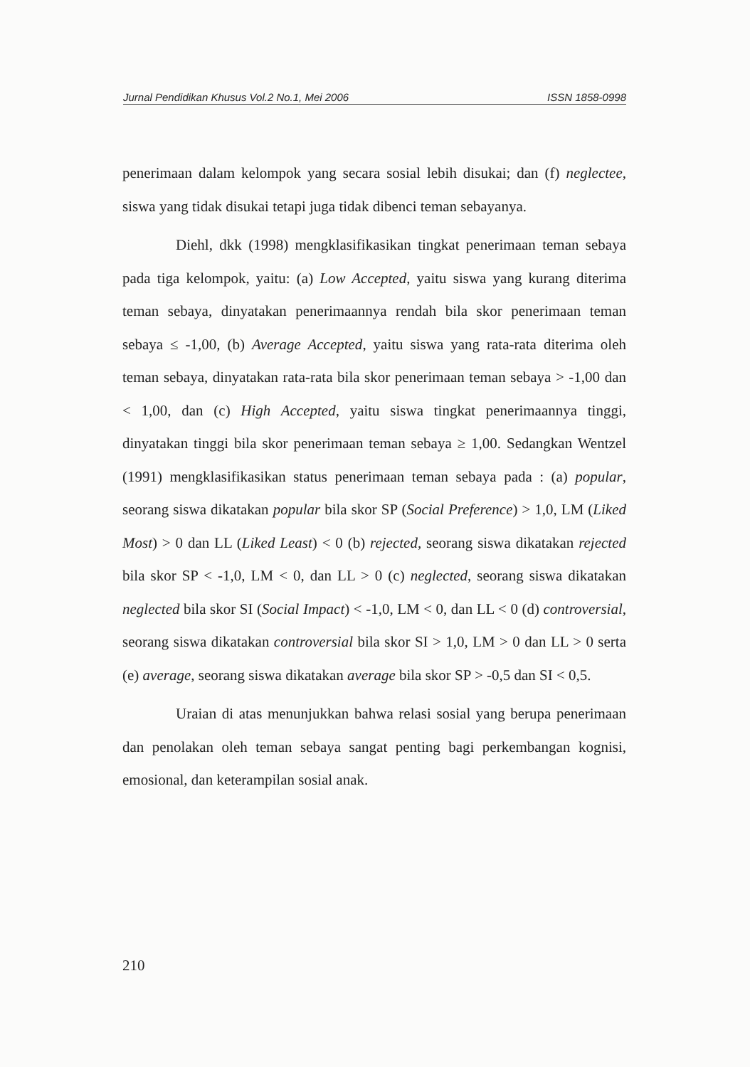Jurnal Pendidikan Khusus Vol.2 No.1, Mei 2006 ISSN 1858-0998
penerimaan dalam kelompok yang secara sosial lebih disukai; dan (f) neglectee, siswa yang tidak disukai tetapi juga tidak dibenci teman sebayanya.
Diehl, dkk (1998) mengklasifikasikan tingkat penerimaan teman sebaya pada tiga kelompok, yaitu: (a) Low Accepted, yaitu siswa yang kurang diterima teman sebaya, dinyatakan penerimaannya rendah bila skor penerimaan teman sebaya ≤ -1,00, (b) Average Accepted, yaitu siswa yang rata-rata diterima oleh teman sebaya, dinyatakan rata-rata bila skor penerimaan teman sebaya > -1,00 dan < 1,00, dan (c) High Accepted, yaitu siswa tingkat penerimaannya tinggi, dinyatakan tinggi bila skor penerimaan teman sebaya ≥ 1,00. Sedangkan Wentzel (1991) mengklasifikasikan status penerimaan teman sebaya pada : (a) popular, seorang siswa dikatakan popular bila skor SP (Social Preference) > 1,0, LM (Liked Most) > 0 dan LL (Liked Least) < 0 (b) rejected, seorang siswa dikatakan rejected bila skor SP < -1,0, LM < 0, dan LL > 0 (c) neglected, seorang siswa dikatakan neglected bila skor SI (Social Impact) < -1,0, LM < 0, dan LL < 0 (d) controversial, seorang siswa dikatakan controversial bila skor SI > 1,0, LM > 0 dan LL > 0 serta (e) average, seorang siswa dikatakan average bila skor SP > -0,5 dan SI < 0,5.
Uraian di atas menunjukkan bahwa relasi sosial yang berupa penerimaan dan penolakan oleh teman sebaya sangat penting bagi perkembangan kognisi, emosional, dan keterampilan sosial anak.
210